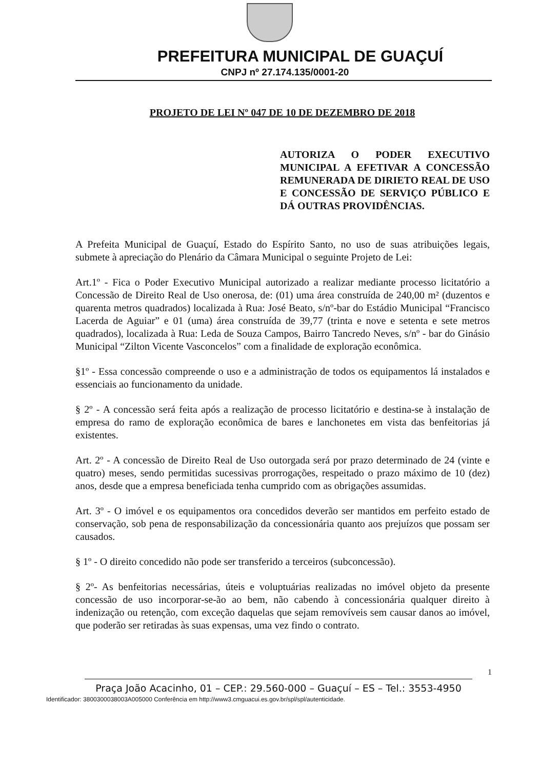PREFEITURA MUNICIPAL DE GUAÇUÍ
CNPJ nº 27.174.135/0001-20
PROJETO DE LEI Nº 047 DE 10 DE DEZEMBRO DE 2018
AUTORIZA O PODER EXECUTIVO MUNICIPAL A EFETIVAR A CONCESSÃO REMUNERADA DE DIRIETO REAL DE USO E CONCESSÃO DE SERVIÇO PÚBLICO E DÁ OUTRAS PROVIDÊNCIAS.
A Prefeita Municipal de Guaçuí, Estado do Espírito Santo, no uso de suas atribuições legais, submete à apreciação do Plenário da Câmara Municipal o seguinte Projeto de Lei:
Art.1º - Fica o Poder Executivo Municipal autorizado a realizar mediante processo licitatório a Concessão de Direito Real de Uso onerosa, de: (01) uma área construída de 240,00 m² (duzentos e quarenta metros quadrados) localizada à Rua: José Beato, s/nº-bar do Estádio Municipal “Francisco Lacerda de Aguiar” e 01 (uma) área construída de 39,77 (trinta e nove e setenta e sete metros quadrados), localizada à Rua: Leda de Souza Campos, Bairro Tancredo Neves, s/nº - bar do Ginásio Municipal “Zilton Vicente Vasconcelos” com a finalidade de exploração econômica.
§1º - Essa concessão compreende o uso e a administração de todos os equipamentos lá instalados e essenciais ao funcionamento da unidade.
§ 2º - A concessão será feita após a realização de processo licitatório e destina-se à instalação de empresa do ramo de exploração econômica de bares e lanchonetes em vista das benfeitorias já existentes.
Art. 2º - A concessão de Direito Real de Uso outorgada será por prazo determinado de 24 (vinte e quatro) meses, sendo permitidas sucessivas prorrogações, respeitado o prazo máximo de 10 (dez) anos, desde que a empresa beneficiada tenha cumprido com as obrigações assumidas.
Art. 3º - O imóvel e os equipamentos ora concedidos deverão ser mantidos em perfeito estado de conservação, sob pena de responsabilização da concessionária quanto aos prejuízos que possam ser causados.
§ 1º - O direito concedido não pode ser transferido a terceiros (subconcessão).
§ 2º- As benfeitorias necessárias, úteis e voluptuárias realizadas no imóvel objeto da presente concessão de uso incorporar-se-ão ao bem, não cabendo à concessionária qualquer direito à indenização ou retenção, com exceção daquelas que sejam removíveis sem causar danos ao imóvel, que poderão ser retiradas às suas expensas, uma vez findo o contrato.
1
Praça João Acacinho, 01 – CEP.: 29.560-000 – Guaçuí – ES – Tel.: 3553-4950
Identificador: 3800300038003A005000 Conferência em http://www3.cmguacui.es.gov.br/spl/spl/autenticidade.